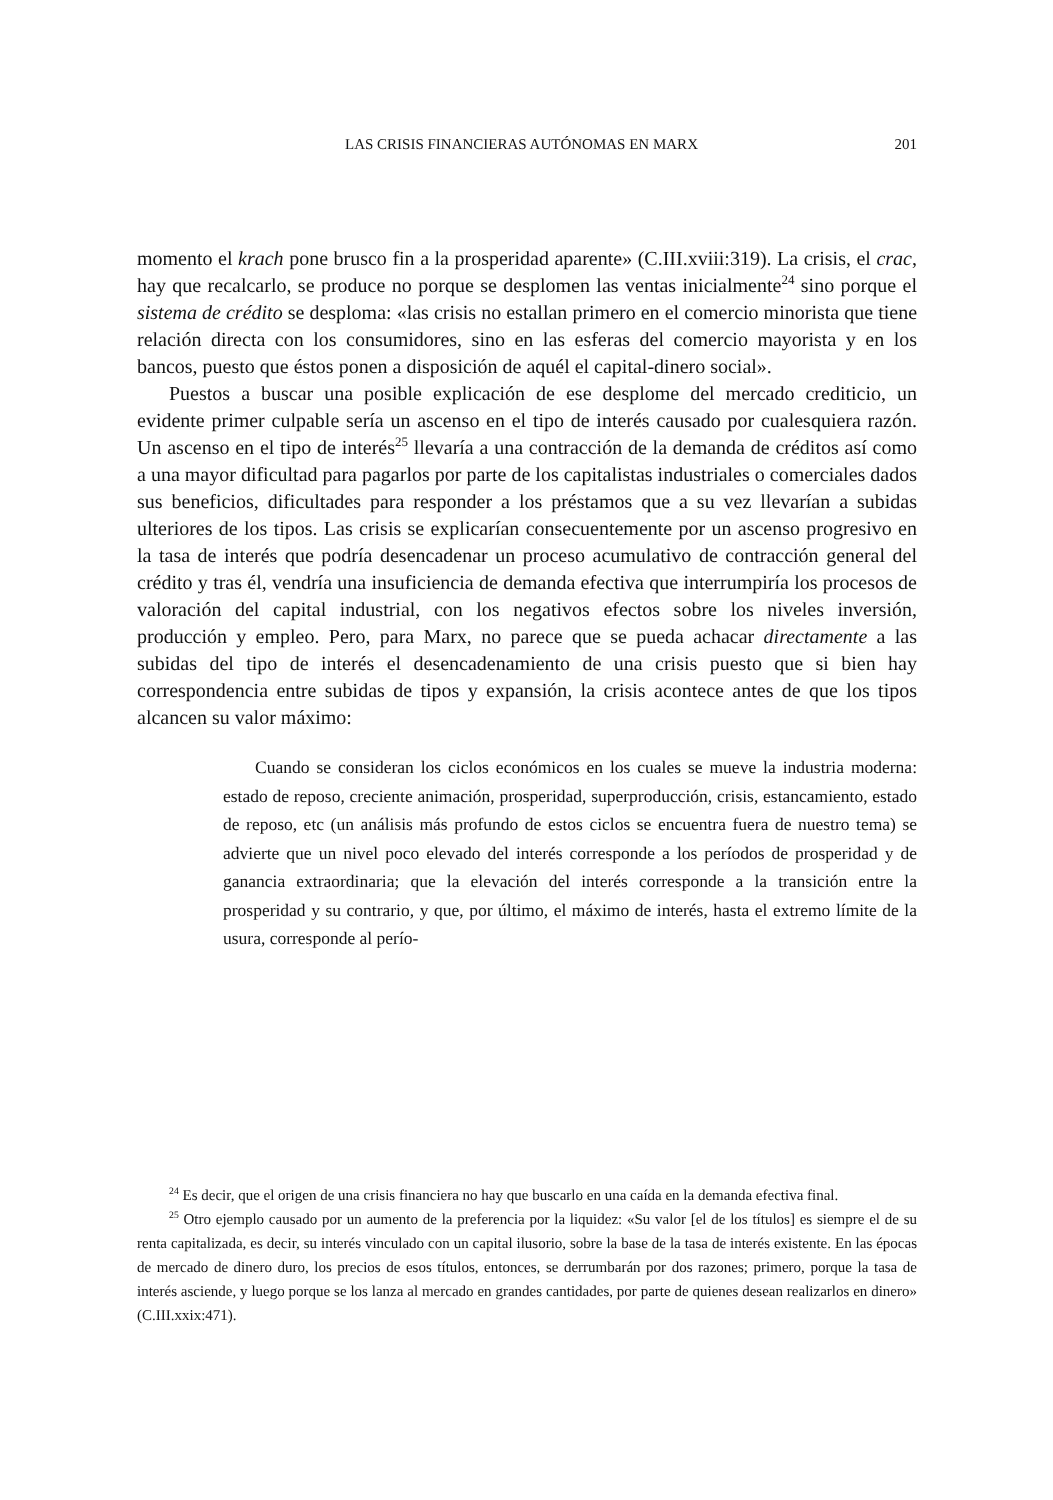LAS CRISIS FINANCIERAS AUTÓNOMAS EN MARX 201
momento el krach pone brusco fin a la prosperidad aparente» (C.III.xviii:319). La crisis, el crac, hay que recalcarlo, se produce no porque se desplomen las ventas inicialmente<sup>24</sup> sino porque el sistema de crédito se desploma: «las crisis no estallan primero en el comercio minorista que tiene relación directa con los consumidores, sino en las esferas del comercio mayorista y en los bancos, puesto que éstos ponen a disposición de aquél el capital-dinero social».
Puestos a buscar una posible explicación de ese desplome del mercado crediticio, un evidente primer culpable sería un ascenso en el tipo de interés causado por cualesquiera razón. Un ascenso en el tipo de interés<sup>25</sup> llevaría a una contracción de la demanda de créditos así como a una mayor dificultad para pagarlos por parte de los capitalistas industriales o comerciales dados sus beneficios, dificultades para responder a los préstamos que a su vez llevarían a subidas ulteriores de los tipos. Las crisis se explicarían consecuentemente por un ascenso progresivo en la tasa de interés que podría desencadenar un proceso acumulativo de contracción general del crédito y tras él, vendría una insuficiencia de demanda efectiva que interrumpiría los procesos de valoración del capital industrial, con los negativos efectos sobre los niveles inversión, producción y empleo. Pero, para Marx, no parece que se pueda achacar directamente a las subidas del tipo de interés el desencadenamiento de una crisis puesto que si bien hay correspondencia entre subidas de tipos y expansión, la crisis acontece antes de que los tipos alcancen su valor máximo:
Cuando se consideran los ciclos económicos en los cuales se mueve la industria moderna: estado de reposo, creciente animación, prosperidad, superproducción, crisis, estancamiento, estado de reposo, etc (un análisis más profundo de estos ciclos se encuentra fuera de nuestro tema) se advierte que un nivel poco elevado del interés corresponde a los períodos de prosperidad y de ganancia extraordinaria; que la elevación del interés corresponde a la transición entre la prosperidad y su contrario, y que, por último, el máximo de interés, hasta el extremo límite de la usura, corresponde al perío-
<sup>24</sup> Es decir, que el origen de una crisis financiera no hay que buscarlo en una caída en la demanda efectiva final.
<sup>25</sup> Otro ejemplo causado por un aumento de la preferencia por la liquidez: «Su valor [el de los títulos] es siempre el de su renta capitalizada, es decir, su interés vinculado con un capital ilusorio, sobre la base de la tasa de interés existente. En las épocas de mercado de dinero duro, los precios de esos títulos, entonces, se derrumbarán por dos razones; primero, porque la tasa de interés asciende, y luego porque se los lanza al mercado en grandes cantidades, por parte de quienes desean realizarlos en dinero» (C.III.xxix:471).